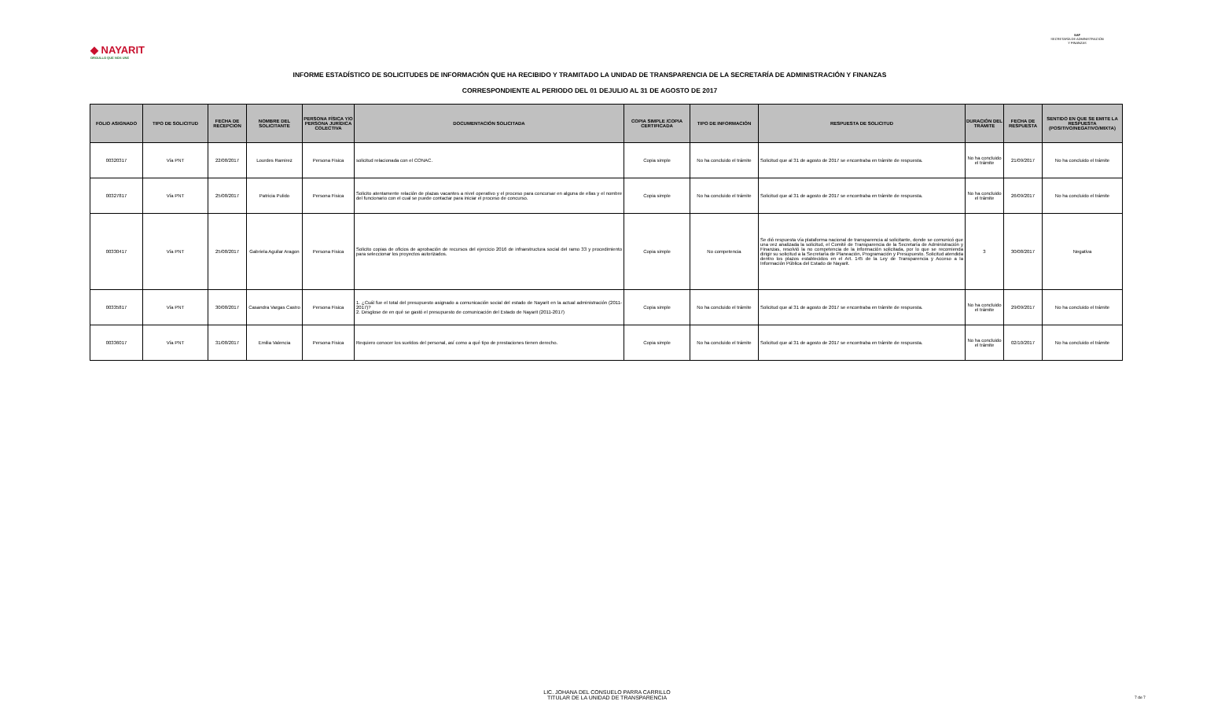◆ NAYARIT
ORGULLO QUE NOS UNE
SAF
SECRETARÍA DE ADMINISTRACIÓN Y FINANZAS
INFORME ESTADÍSTICO DE SOLICITUDES DE INFORMACIÓN QUE HA RECIBIDO Y TRAMITADO LA UNIDAD DE TRANSPARENCIA DE LA SECRETARÍA DE ADMINISTRACIÓN Y FINANZAS
CORRESPONDIENTE AL PERIODO DEL 01 DEJULIO AL 31 DE AGOSTO DE 2017
| FOLIO ASIGNADO | TIPO DE SOLICITUD | FECHA DE RECEPCION | NOMBRE DEL SOLICITANTE | PERSONA FÍSICA Y/O PERSONA JURÍDICA COLECTIVA | DOCUMENTACIÓN SOLICITADA | COPIA SIMPLE /COPIA CERTIFICADA | TIPO DE INFORMACIÓN | RESPUESTA DE SOLICITUD | DURACIÓN DEL TRÁMITE | FECHA DE RESPUESTA | SENTIDO EN QUE SE EMITE LA RESPUESTA (POSITIVO/NEGATIVO/MIXTA) |
| --- | --- | --- | --- | --- | --- | --- | --- | --- | --- | --- | --- |
| 00320317 | Vía PNT | 22/08/2017 | Lourdes Ramirez | Persona Fisica | solicitud relacionada con el CONAC. | Copia simple | No ha concluido el trámite | Solicitud que al 31 de agosto de 2017 se encontraba en trámite de respuesta. | No ha concluido el trámite | 21/09/2017 | No ha concluido el trámite |
| 00327817 | Vía PNT | 25/08/2017 | Patricia Pulido | Persona Fisica | Solicito atentamente relación de plazas vacantes a nivel operativo y el proceso para concursar en alguna de ellas y el nombre del funcionario con el cual se puede contactar para iniciar el proceso de concurso. | Copia simple | No ha concluido el trámite | Solicitud que al 31 de agosto de 2017 se encontraba en trámite de respuesta. | No ha concluido el trámite | 26/09/2017 | No ha concluido el trámite |
| 00330417 | Vía PNT | 25/08/2017 | Gabriela Aguilar Aragon | Persona Fisica | Solicito copias de oficios de aprobación de recursos del ejercicio 2016 de infraestructura social del ramo 33 y procedimiento para seleccionar los proyectos autorizados. | Copia simple | No competencia | Se dió respuesta vía plataforma nacional de transparencia al solicitante, donde se comunicó que una vez analizada la solicitud, el Comité de Transparencia de la Secretaría de Administración y Finanzas, resolvió la no competencia de la información solicitada, por lo que se recomienda dirigir su solicitud a la Secretaría de Planeación, Programación y Presupuesto. Solicitud atendida dentro los plazos establecidos en el Art. 145 de la Ley de Transparencia y Acceso a la Información Pública del Estado de Nayarit. | 3 | 30/08/2017 | Negativa |
| 00335817 | Vía PNT | 30/08/2017 | Casandra Vargas Castro | Persona Fisica | 1. ¿Cuál fue el total del presupuesto asignado a comunicación social del estado de Nayarit en la actual administración (2011-2017)? 2. Desglose de en qué se gastó el presupuesto de comunicación del Estado de Nayarit (2011-2017) | Copia simple | No ha concluido el trámite | Solicitud que al 31 de agosto de 2017 se encontraba en trámite de respuesta. | No ha concluido el trámite | 29/09/2017 | No ha concluido el trámite |
| 00336017 | Vía PNT | 31/08/2017 | Emilia Valencia | Persona Fisica | Requiero conocer los sueldos del personal, así como a qué tipo de prestaciones tienen derecho. | Copia simple | No ha concluido el trámite | Solicitud que al 31 de agosto de 2017 se encontraba en trámite de respuesta. | No ha concluido el trámite | 02/10/2017 | No ha concluido el trámite |
LIC. JOHANA DEL CONSUELO PARRA CARRILLO
TITULAR DE LA UNIDAD DE TRANSPARENCIA
7 de 7